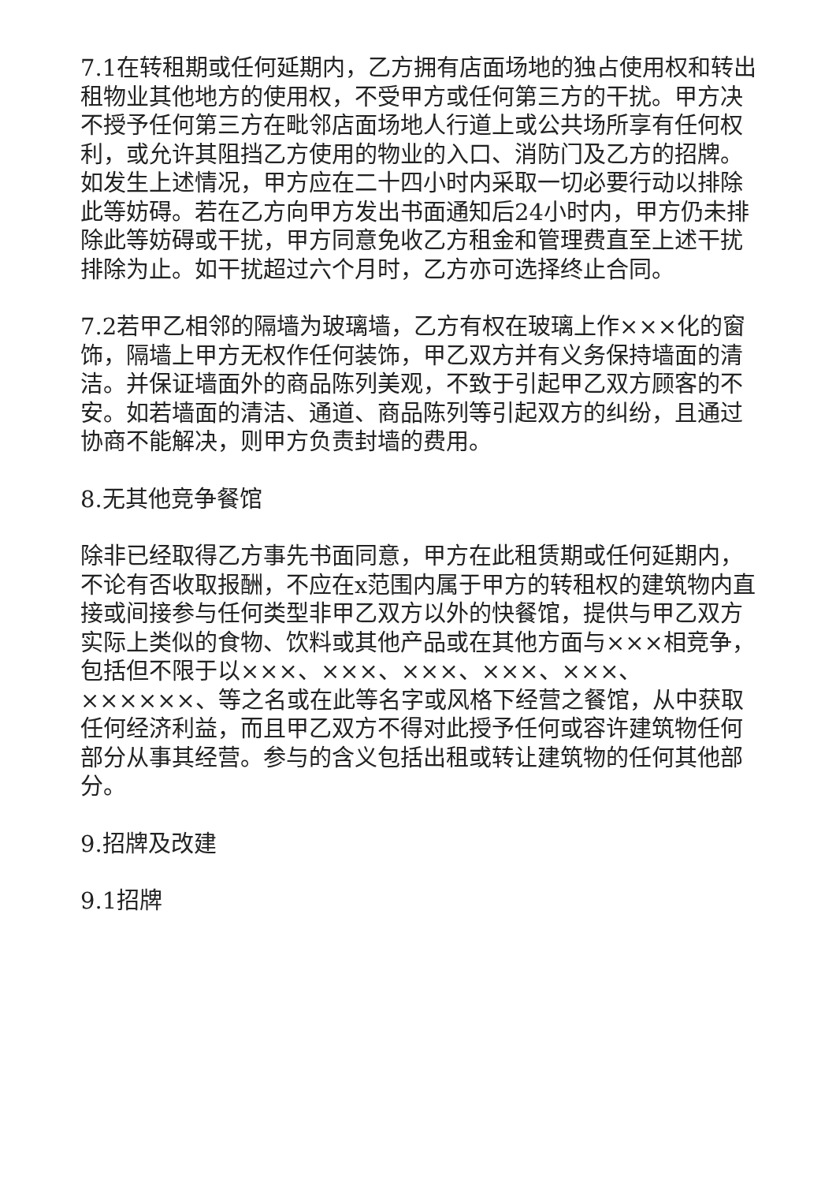7.1在转租期或任何延期内，乙方拥有店面场地的独占使用权和转出租物业其他地方的使用权，不受甲方或任何第三方的干扰。甲方决不授予任何第三方在毗邻店面场地人行道上或公共场所享有任何权利，或允许其阻挡乙方使用的物业的入口、消防门及乙方的招牌。如发生上述情况，甲方应在二十四小时内采取一切必要行动以排除此等妨碍。若在乙方向甲方发出书面通知后24小时内，甲方仍未排除此等妨碍或干扰，甲方同意免收乙方租金和管理费直至上述干扰排除为止。如干扰超过六个月时，乙方亦可选择终止合同。
7.2若甲乙相邻的隔墙为玻璃墙，乙方有权在玻璃上作×××化的窗饰，隔墙上甲方无权作任何装饰，甲乙双方并有义务保持墙面的清洁。并保证墙面外的商品陈列美观，不致于引起甲乙双方顾客的不安。如若墙面的清洁、通道、商品陈列等引起双方的纠纷，且通过协商不能解决，则甲方负责封墙的费用。
8.无其他竞争餐馆
除非已经取得乙方事先书面同意，甲方在此租赁期或任何延期内，不论有否收取报酬，不应在x范围内属于甲方的转租权的建筑物内直接或间接参与任何类型非甲乙双方以外的快餐馆，提供与甲乙双方实际上类似的食物、饮料或其他产品或在其他方面与×××相竞争，包括但不限于以×××、×××、×××、×××、×××、××××××、等之名或在此等名字或风格下经营之餐馆，从中获取任何经济利益，而且甲乙双方不得对此授予任何或容许建筑物任何部分从事其经营。参与的含义包括出租或转让建筑物的任何其他部分。
9.招牌及改建
9.1招牌